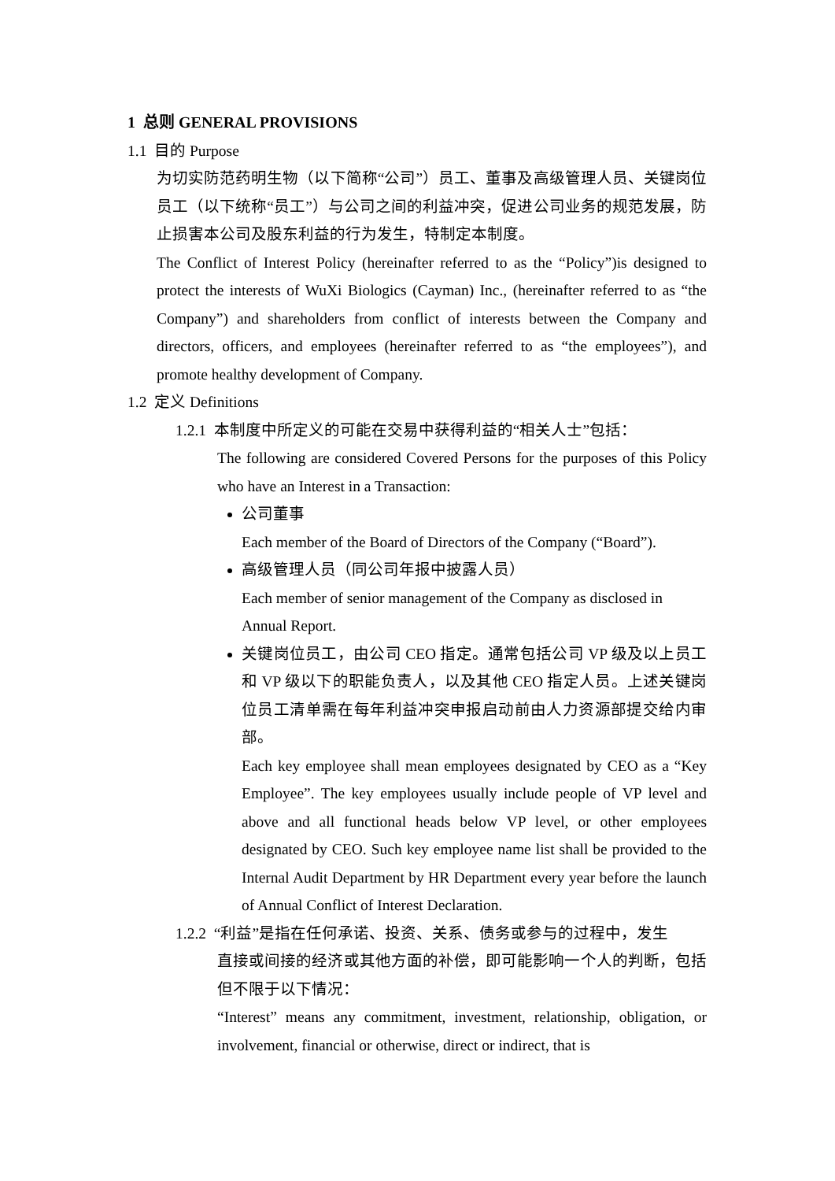1 总则 GENERAL PROVISIONS
1.1 目的 Purpose
为切实防范药明生物（以下简称“公司”）员工、董事及高级管理人员、关键岗位员工（以下统称“员工”）与公司之间的利益冲突，促进公司业务的规范发展，防止损害本公司及股东利益的行为发生，特制定本制度。
The Conflict of Interest Policy (hereinafter referred to as the “Policy”)is designed to protect the interests of WuXi Biologics (Cayman) Inc., (hereinafter referred to as “the Company”) and shareholders from conflict of interests between the Company and directors, officers, and employees (hereinafter referred to as “the employees”), and promote healthy development of Company.
1.2 定义 Definitions
1.2.1 本制度中所定义的可能在交易中获得利益的“相关人士”包括：
The following are considered Covered Persons for the purposes of this Policy who have an Interest in a Transaction:
公司董事
Each member of the Board of Directors of the Company (“Board”).
高级管理人员（同公司年报中披露人员）
Each member of senior management of the Company as disclosed in Annual Report.
关键岗位员工，由公司 CEO 指定。通常包括公司 VP 级及以上员工和 VP 级以下的职能负责人，以及其他 CEO 指定人员。上述关键岗位员工清单需在每年利益冲突申报启动前由人力资源部提交给内审部。
Each key employee shall mean employees designated by CEO as a “Key Employee”. The key employees usually include people of VP level and above and all functional heads below VP level, or other employees designated by CEO. Such key employee name list shall be provided to the Internal Audit Department by HR Department every year before the launch of Annual Conflict of Interest Declaration.
1.2.2 “利益”是指在任何承诺、投资、关系、债务或参与的过程中，发生
直接或间接的经济或其他方面的补偿，即可能影响一个人的判断，包括但不限于以下情况：
“Interest” means any commitment, investment, relationship, obligation, or involvement, financial or otherwise, direct or indirect, that is